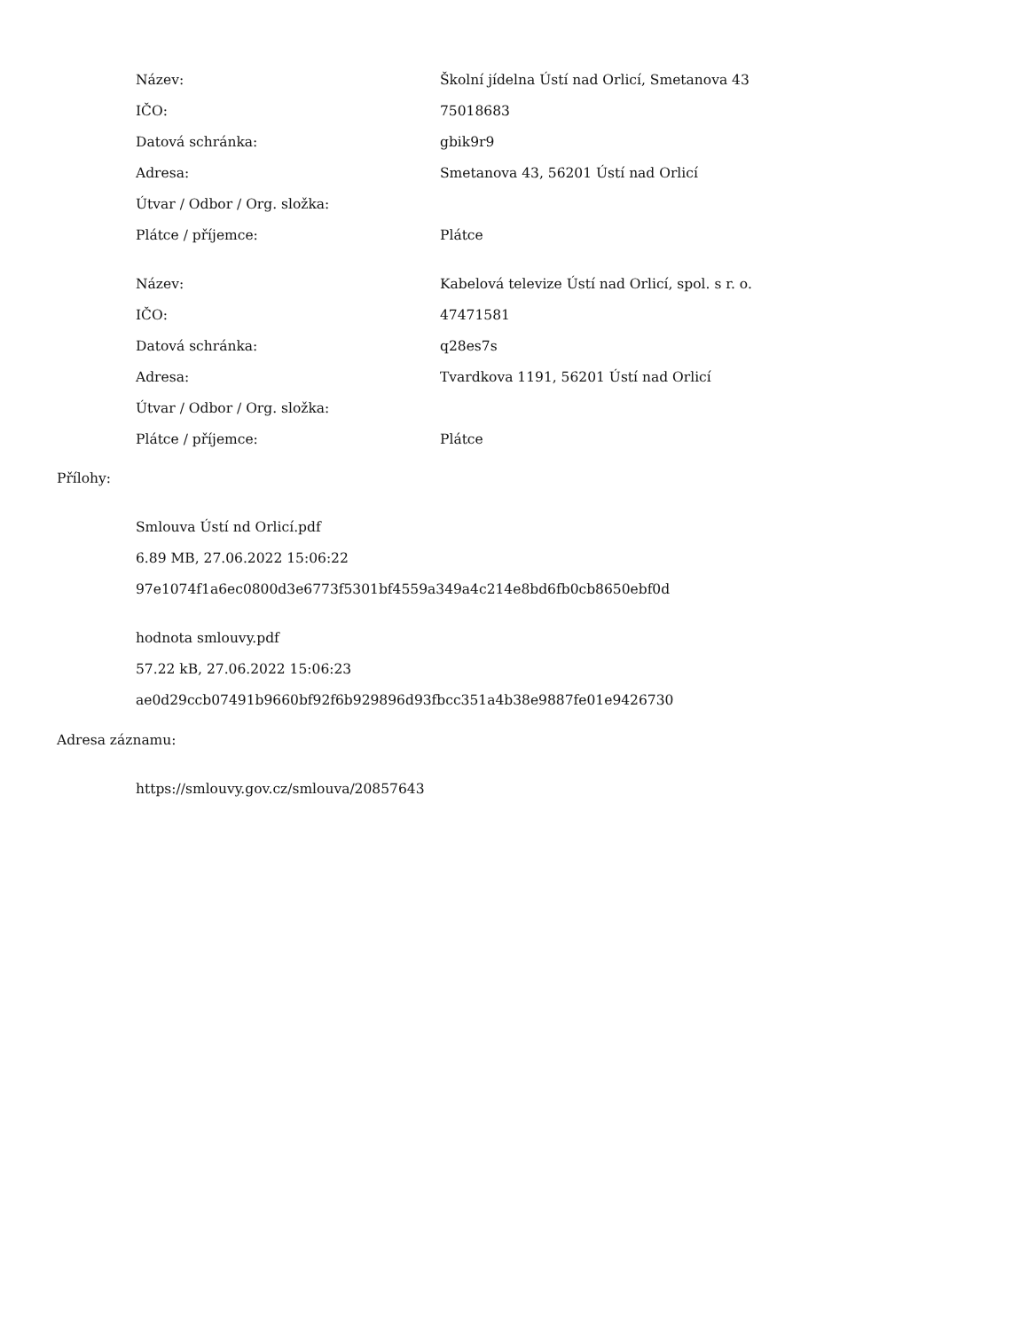| Název: | Školní jídelna Ústí nad Orlicí, Smetanova 43 |
| IČO: | 75018683 |
| Datová schránka: | gbik9r9 |
| Adresa: | Smetanova 43, 56201 Ústí nad Orlicí |
| Útvar / Odbor / Org. složka: | |
| Plátce / příjemce: | Plátce |
| Název: | Kabelová televize Ústí nad Orlicí, spol. s r. o. |
| IČO: | 47471581 |
| Datová schránka: | q28es7s |
| Adresa: | Tvardkova 1191, 56201 Ústí nad Orlicí |
| Útvar / Odbor / Org. složka: | |
| Plátce / příjemce: | Plátce |
Přílohy:
Smlouva Ústí nd Orlicí.pdf
6.89 MB, 27.06.2022 15:06:22
97e1074f1a6ec0800d3e6773f5301bf4559a349a4c214e8bd6fb0cb8650ebf0d
hodnota smlouvy.pdf
57.22 kB, 27.06.2022 15:06:23
ae0d29ccb07491b9660bf92f6b929896d93fbcc351a4b38e9887fe01e9426730
Adresa záznamu:
https://smlouvy.gov.cz/smlouva/20857643